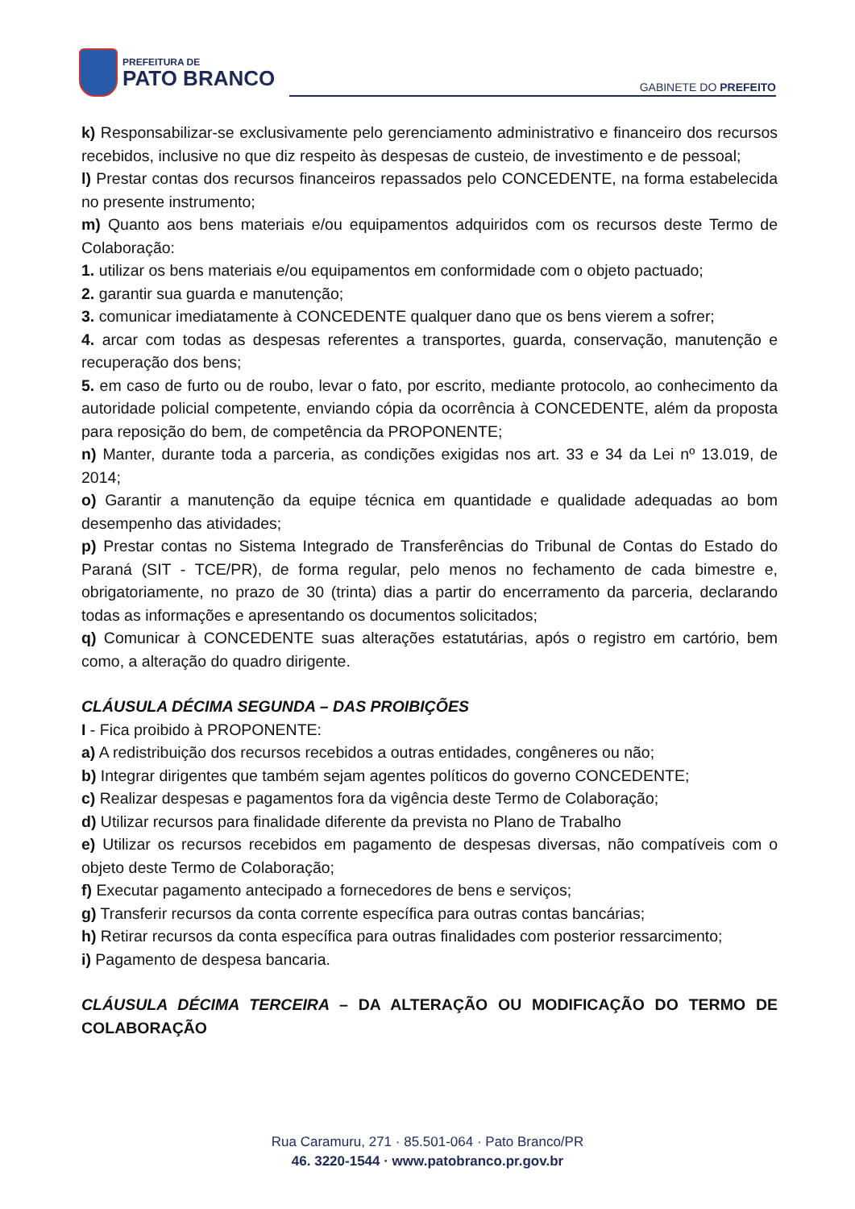PREFEITURA DE
PATO BRANCO
GABINETE DO PREFEITO
k) Responsabilizar-se exclusivamente pelo gerenciamento administrativo e financeiro dos recursos recebidos, inclusive no que diz respeito às despesas de custeio, de investimento e de pessoal;
l) Prestar contas dos recursos financeiros repassados pelo CONCEDENTE, na forma estabelecida no presente instrumento;
m) Quanto aos bens materiais e/ou equipamentos adquiridos com os recursos deste Termo de Colaboração:
1. utilizar os bens materiais e/ou equipamentos em conformidade com o objeto pactuado;
2. garantir sua guarda e manutenção;
3. comunicar imediatamente à CONCEDENTE qualquer dano que os bens vierem a sofrer;
4. arcar com todas as despesas referentes a transportes, guarda, conservação, manutenção e recuperação dos bens;
5. em caso de furto ou de roubo, levar o fato, por escrito, mediante protocolo, ao conhecimento da autoridade policial competente, enviando cópia da ocorrência à CONCEDENTE, além da proposta para reposição do bem, de competência da PROPONENTE;
n) Manter, durante toda a parceria, as condições exigidas nos art. 33 e 34 da Lei nº 13.019, de 2014;
o) Garantir a manutenção da equipe técnica em quantidade e qualidade adequadas ao bom desempenho das atividades;
p) Prestar contas no Sistema Integrado de Transferências do Tribunal de Contas do Estado do Paraná (SIT - TCE/PR), de forma regular, pelo menos no fechamento de cada bimestre e, obrigatoriamente, no prazo de 30 (trinta) dias a partir do encerramento da parceria, declarando todas as informações e apresentando os documentos solicitados;
q) Comunicar à CONCEDENTE suas alterações estatutárias, após o registro em cartório, bem como, a alteração do quadro dirigente.
CLÁUSULA DÉCIMA SEGUNDA – DAS PROIBIÇÕES
I - Fica proibido à PROPONENTE:
a) A redistribuição dos recursos recebidos a outras entidades, congêneres ou não;
b) Integrar dirigentes que também sejam agentes políticos do governo CONCEDENTE;
c) Realizar despesas e pagamentos fora da vigência deste Termo de Colaboração;
d) Utilizar recursos para finalidade diferente da prevista no Plano de Trabalho
e) Utilizar os recursos recebidos em pagamento de despesas diversas, não compatíveis com o objeto deste Termo de Colaboração;
f) Executar pagamento antecipado a fornecedores de bens e serviços;
g) Transferir recursos da conta corrente específica para outras contas bancárias;
h) Retirar recursos da conta específica para outras finalidades com posterior ressarcimento;
i) Pagamento de despesa bancaria.
CLÁUSULA DÉCIMA TERCEIRA – DA ALTERAÇÃO OU MODIFICAÇÃO DO TERMO DE COLABORAÇÃO
Rua Caramuru, 271 · 85.501-064 · Pato Branco/PR
46. 3220-1544 · www.patobranco.pr.gov.br